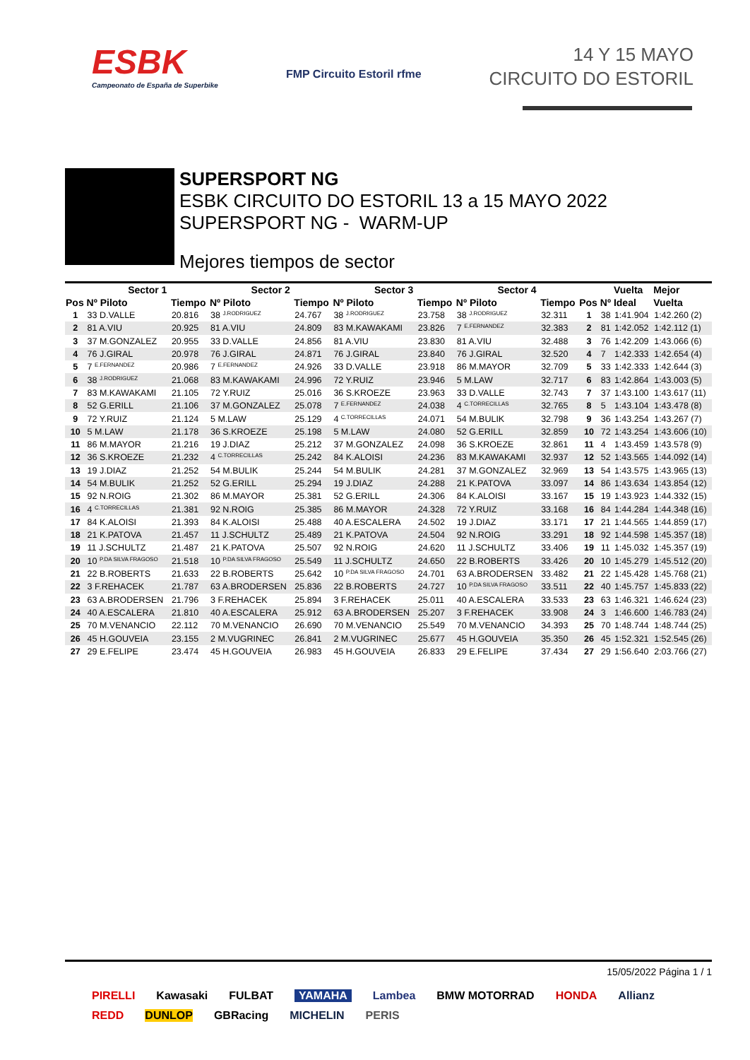ESBK
Campeonato de España de Superbike
FMP Circuito Estoril rfme
14 Y 15 MAYO
CIRCUITO DO ESTORIL
SUPERSPORT NG
ESBK CIRCUITO DO ESTORIL 13 a 15 MAYO 2022
SUPERSPORT NG - WARM-UP
Mejores tiempos de sector
| | Sector 1 | | Sector 2 | | Sector 3 | | Sector 4 | | | | Vuelta | Mejor |
| --- | --- | --- | --- | --- | --- | --- | --- | --- | --- | --- | --- | --- |
| Pos | Nº Piloto | Tiempo | Nº Piloto | Tiempo | Nº Piloto | Tiempo | Nº Piloto | Tiempo | Pos | Nº | Ideal | Vuelta |
| 1 | 33 D.VALLE | 20.816 | 38 J.RODRIGUEZ | 24.767 | 38 J.RODRIGUEZ | 23.758 | 38 J.RODRIGUEZ | 32.311 | 1 | 38 | 1:41.904 | 1:42.260 (2) |
| 2 | 81 A.VIU | 20.925 | 81 A.VIU | 24.809 | 83 M.KAWAKAMI | 23.826 | 7 E.FERNANDEZ | 32.383 | 2 | 81 | 1:42.052 | 1:42.112 (1) |
| 3 | 37 M.GONZALEZ | 20.955 | 33 D.VALLE | 24.856 | 81 A.VIU | 23.830 | 81 A.VIU | 32.488 | 3 | 76 | 1:42.209 | 1:43.066 (6) |
| 4 | 76 J.GIRAL | 20.978 | 76 J.GIRAL | 24.871 | 76 J.GIRAL | 23.840 | 76 J.GIRAL | 32.520 | 4 | 7 | 1:42.333 | 1:42.654 (4) |
| 5 | 7 E.FERNANDEZ | 20.986 | 7 E.FERNANDEZ | 24.926 | 33 D.VALLE | 23.918 | 86 M.MAYOR | 32.709 | 5 | 33 | 1:42.333 | 1:42.644 (3) |
| 6 | 38 J.RODRIGUEZ | 21.068 | 83 M.KAWAKAMI | 24.996 | 72 Y.RUIZ | 23.946 | 5 M.LAW | 32.717 | 6 | 83 | 1:42.864 | 1:43.003 (5) |
| 7 | 83 M.KAWAKAMI | 21.105 | 72 Y.RUIZ | 25.016 | 36 S.KROEZE | 23.963 | 33 D.VALLE | 32.743 | 7 | 37 | 1:43.100 | 1:43.617 (11) |
| 8 | 52 G.ERILL | 21.106 | 37 M.GONZALEZ | 25.078 | 7 E.FERNANDEZ | 24.038 | 4 C.TORRECILLAS | 32.765 | 8 | 5 | 1:43.104 | 1:43.478 (8) |
| 9 | 72 Y.RUIZ | 21.124 | 5 M.LAW | 25.129 | 4 C.TORRECILLAS | 24.071 | 54 M.BULIK | 32.798 | 9 | 36 | 1:43.254 | 1:43.267 (7) |
| 10 | 5 M.LAW | 21.178 | 36 S.KROEZE | 25.198 | 5 M.LAW | 24.080 | 52 G.ERILL | 32.859 | 10 | 72 | 1:43.254 | 1:43.606 (10) |
| 11 | 86 M.MAYOR | 21.216 | 19 J.DIAZ | 25.212 | 37 M.GONZALEZ | 24.098 | 36 S.KROEZE | 32.861 | 11 | 4 | 1:43.459 | 1:43.578 (9) |
| 12 | 36 S.KROEZE | 21.232 | 4 C.TORRECILLAS | 25.242 | 84 K.ALOISI | 24.236 | 83 M.KAWAKAMI | 32.937 | 12 | 52 | 1:43.565 | 1:44.092 (14) |
| 13 | 19 J.DIAZ | 21.252 | 54 M.BULIK | 25.244 | 54 M.BULIK | 24.281 | 37 M.GONZALEZ | 32.969 | 13 | 54 | 1:43.575 | 1:43.965 (13) |
| 14 | 54 M.BULIK | 21.252 | 52 G.ERILL | 25.294 | 19 J.DIAZ | 24.288 | 21 K.PATOVA | 33.097 | 14 | 86 | 1:43.634 | 1:43.854 (12) |
| 15 | 92 N.ROIG | 21.302 | 86 M.MAYOR | 25.381 | 52 G.ERILL | 24.306 | 84 K.ALOISI | 33.167 | 15 | 19 | 1:43.923 | 1:44.332 (15) |
| 16 | 4 C.TORRECILLAS | 21.381 | 92 N.ROIG | 25.385 | 86 M.MAYOR | 24.328 | 72 Y.RUIZ | 33.168 | 16 | 84 | 1:44.284 | 1:44.348 (16) |
| 17 | 84 K.ALOISI | 21.393 | 84 K.ALOISI | 25.488 | 40 A.ESCALERA | 24.502 | 19 J.DIAZ | 33.171 | 17 | 21 | 1:44.565 | 1:44.859 (17) |
| 18 | 21 K.PATOVA | 21.457 | 11 J.SCHULTZ | 25.489 | 21 K.PATOVA | 24.504 | 92 N.ROIG | 33.291 | 18 | 92 | 1:44.598 | 1:45.357 (18) |
| 19 | 11 J.SCHULTZ | 21.487 | 21 K.PATOVA | 25.507 | 92 N.ROIG | 24.620 | 11 J.SCHULTZ | 33.406 | 19 | 11 | 1:45.032 | 1:45.357 (19) |
| 20 | 10 P.DA SILVA FRAGOSO | 21.518 | 10 P.DA SILVA FRAGOSO | 25.549 | 11 J.SCHULTZ | 24.650 | 22 B.ROBERTS | 33.426 | 20 | 10 | 1:45.279 | 1:45.512 (20) |
| 21 | 22 B.ROBERTS | 21.633 | 22 B.ROBERTS | 25.642 | 10 P.DA SILVA FRAGOSO | 24.701 | 63 A.BRODERSEN | 33.482 | 21 | 22 | 1:45.428 | 1:45.768 (21) |
| 22 | 3 F.REHACEK | 21.787 | 63 A.BRODERSEN | 25.836 | 22 B.ROBERTS | 24.727 | 10 P.DA SILVA FRAGOSO | 33.511 | 22 | 40 | 1:45.757 | 1:45.833 (22) |
| 23 | 63 A.BRODERSEN | 21.796 | 3 F.REHACEK | 25.894 | 3 F.REHACEK | 25.011 | 40 A.ESCALERA | 33.533 | 23 | 63 | 1:46.321 | 1:46.624 (23) |
| 24 | 40 A.ESCALERA | 21.810 | 40 A.ESCALERA | 25.912 | 63 A.BRODERSEN | 25.207 | 3 F.REHACEK | 33.908 | 24 | 3 | 1:46.600 | 1:46.783 (24) |
| 25 | 70 M.VENANCIO | 22.112 | 70 M.VENANCIO | 26.690 | 70 M.VENANCIO | 25.549 | 70 M.VENANCIO | 34.393 | 25 | 70 | 1:48.744 | 1:48.744 (25) |
| 26 | 45 H.GOUVEIA | 23.155 | 2 M.VUGRINEC | 26.841 | 2 M.VUGRINEC | 25.677 | 45 H.GOUVEIA | 35.350 | 26 | 45 | 1:52.321 | 1:52.545 (26) |
| 27 | 29 E.FELIPE | 23.474 | 45 H.GOUVEIA | 26.983 | 45 H.GOUVEIA | 26.833 | 29 E.FELIPE | 37.434 | 27 | 29 | 1:56.640 | 2:03.766 (27) |
15/05/2022 Página 1 / 1
PIRELLI Kawasaki FULBAT YAMAHA Lambea BMW MOTORRAD HONDA Allianz REDD DUNLOP GBRacing MICHELIN PERIS